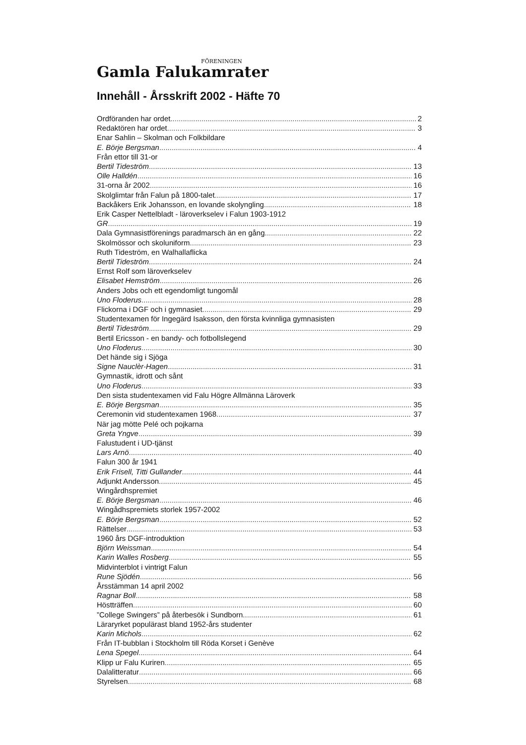FÖRENINGEN
Gamla Falukamrater
Innehåll - Årsskrift 2002 - Häfte 70
Ordföranden har ordet 2
Redaktören har ordet 3
Enar Sahlin – Skolman och Folkbildare
E. Börje Bergsman 4
Från ettor till 31-or
Bertil Tideström 13
Olle Halldén 16
31-orna år 2002 16
Skolglimtar från Falun på 1800-talet 17
Backåkers Erik Johansson, en lovande skolyngling 18
Erik Casper Nettelbladt - läroverkselev i Falun 1903-1912
GR 19
Dala Gymnasistförenings paradmarsch än en gång 22
Skolmössor och skoluniform 23
Ruth Tideström, en Walhallaflicka
Bertil Tideström 24
Ernst Rolf som läroverkselev
Elisabet Hemström 26
Anders Jobs och ett egendomligt tungomål
Uno Floderus 28
Flickorna i DGF och i gymnasiet 29
Studentexamen för Ingegärd Isaksson, den första kvinnliga gymnasisten
Bertil Tideström 29
Bertil Ericsson - en bandy- och fotbollslegend
Uno Floderus 30
Det hände sig i Sjöga
Signe Nauclèr-Hagen 31
Gymnastik, idrott och sånt
Uno Floderus 33
Den sista studentexamen vid Falu Högre Allmänna Läroverk
E. Börje Bergsman 35
Ceremonin vid studentexamen 1968 37
När jag mötte Pelé och pojkarna
Greta Yngve 39
Falustudent i UD-tjänst
Lars Arnö 40
Falun 300 år 1941
Erik Frisell, Titti Gullander 44
Adjunkt Andersson 45
Wingårdhspremiet
E. Börje Bergsman 46
Wingådhspremiets storlek 1957-2002
E. Börje Bergsman 52
Rättelser 53
1960 års DGF-introduktion
Björn Weissman 54
Karin Walles Rosberg 55
Midvinterblot i vintrigt Falun
Rune Sjödén 56
Årsstämman 14 april 2002
Ragnar Boll 58
Höstträffen 60
”College Swingers” på återbesök i Sundborn 61
Läraryrket populärast bland 1952-års studenter
Karin Michols 62
Från IT-bubblan i Stockholm till Röda Korset i Genève
Lena Spegel 64
Klipp ur Falu Kuriren 65
Dalalitteratur 66
Styrelsen 68